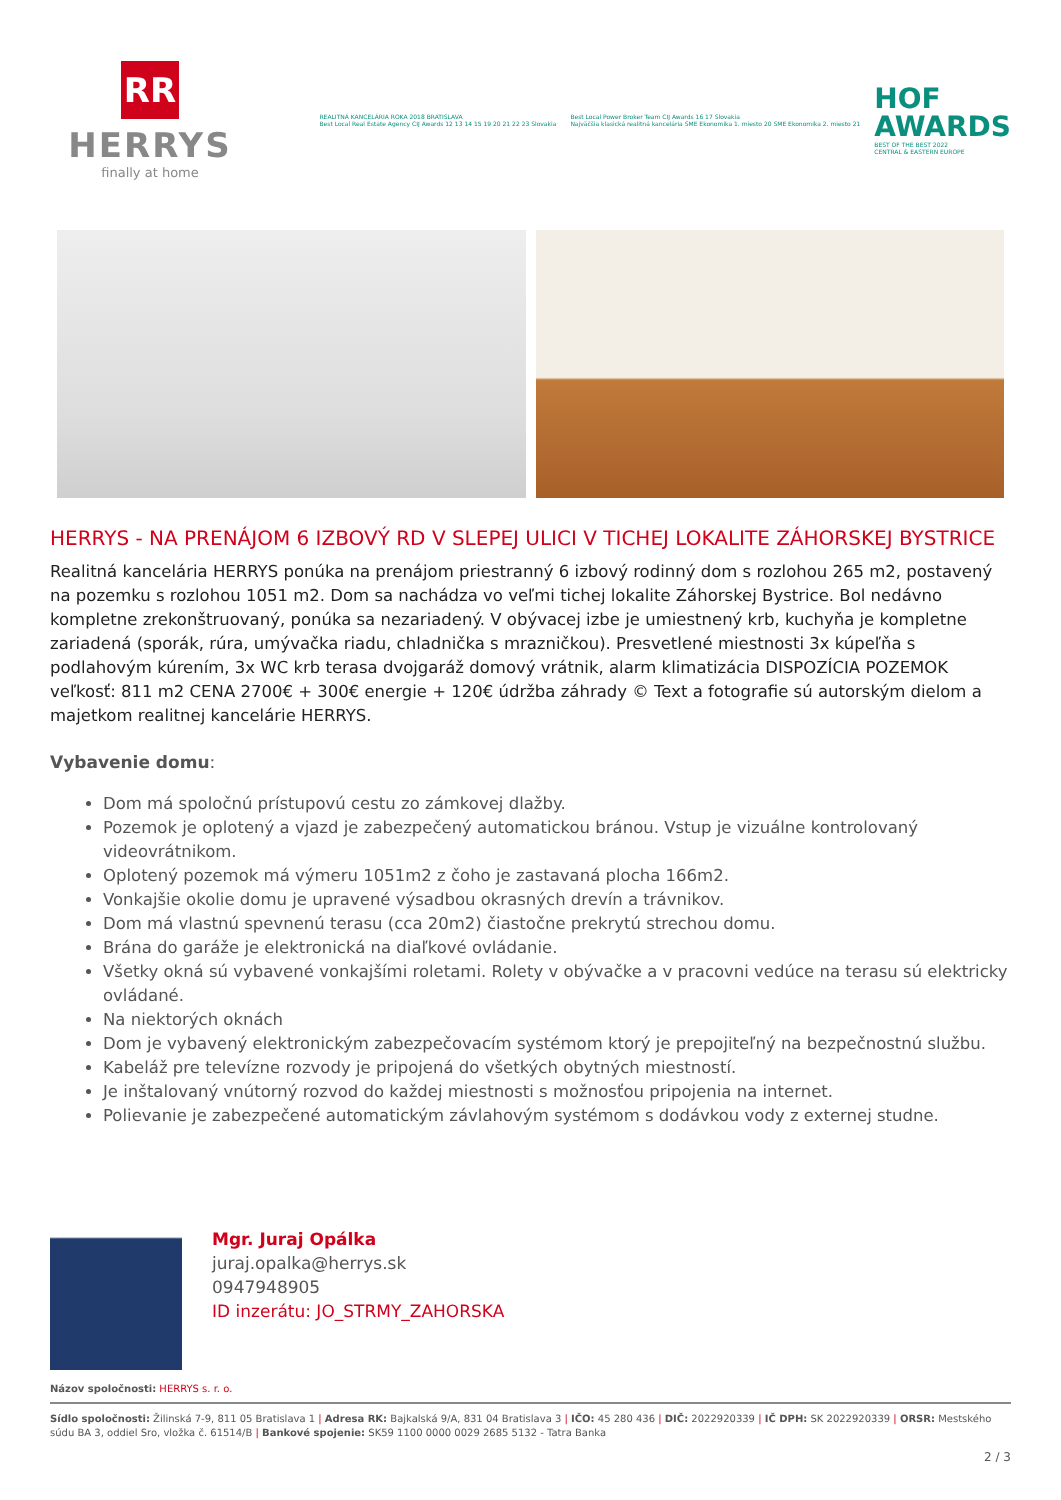RR
HERRYS
finally at home
REALITNÁ KANCELÁRIA ROKA 2018 BRATISLAVA
Best Local Real Estate Agency CIJ Awards 12 13 14 15 19 20 21 22 23 Slovakia
Best Local Power Broker Team CIJ Awards 16 17 Slovakia
Najväčšia klasická realitná kancelária SME Ekonomika 1. miesto 20 SME Ekonomika 2. miesto 21
HOF
AWARDS
BEST OF THE BEST 2022
CENTRAL & EASTERN EUROPE
HERRYS - NA PRENÁJOM 6 IZBOVÝ RD V SLEPEJ ULICI V TICHEJ LOKALITE ZÁHORSKEJ BYSTRICE
Realitná kancelária HERRYS ponúka na prenájom priestranný 6 izbový rodinný dom s rozlohou 265 m2, postavený na pozemku s rozlohou 1051 m2. Dom sa nachádza vo veľmi tichej lokalite Záhorskej Bystrice. Bol nedávno kompletne zrekonštruovaný, ponúka sa nezariadený. V obývacej izbe je umiestnený krb, kuchyňa je kompletne zariadená (sporák, rúra, umývačka riadu, chladnička s mrazničkou). Presvetlené miestnosti 3x kúpeľňa s podlahovým kúrením, 3x WC krb terasa dvojgaráž domový vrátnik, alarm klimatizácia DISPOZÍCIA POZEMOK veľkosť: 811 m2 CENA 2700€ + 300€ energie + 120€ údržba záhrady © Text a fotografie sú autorským dielom a majetkom realitnej kancelárie HERRYS.
Vybavenie domu:
Dom má spoločnú prístupovú cestu zo zámkovej dlažby.
Pozemok je oplotený a vjazd je zabezpečený automatickou bránou. Vstup je vizuálne kontrolovaný videovrátnikom.
Oplotený pozemok má výmeru 1051m2 z čoho je zastavaná plocha 166m2.
Vonkajšie okolie domu je upravené výsadbou okrasných drevín a trávnikov.
Dom má vlastnú spevnenú terasu (cca 20m2) čiastočne prekrytú strechou domu.
Brána do garáže je elektronická na diaľkové ovládanie.
Všetky okná sú vybavené vonkajšími roletami. Rolety v obývačke a v pracovni vedúce na terasu sú elektricky ovládané.
Na niektorých oknách
Dom je vybavený elektronickým zabezpečovacím systémom ktorý je prepojiteľný na bezpečnostnú službu.
Kabeláž pre televízne rozvody je pripojená do všetkých obytných miestností.
Je inštalovaný vnútorný rozvod do každej miestnosti s možnosťou pripojenia na internet.
Polievanie je zabezpečené automatickým závlahovým systémom s dodávkou vody z externej studne.
Mgr. Juraj Opálka
juraj.opalka@herrys.sk
0947948905
ID inzerátu: JO_STRMY_ZAHORSKA
Názov spoločnosti: HERRYS s. r. o.
Sídlo spoločnosti: Žilinská 7-9, 811 05 Bratislava 1 | Adresa RK: Bajkalská 9/A, 831 04 Bratislava 3 | IČO: 45 280 436 | DIČ: 2022920339 | IČ DPH: SK 2022920339 | ORSR: Mestského súdu BA 3, oddiel Sro, vložka č. 61514/B | Bankové spojenie: SK59 1100 0000 0029 2685 5132 - Tatra Banka
2 / 3